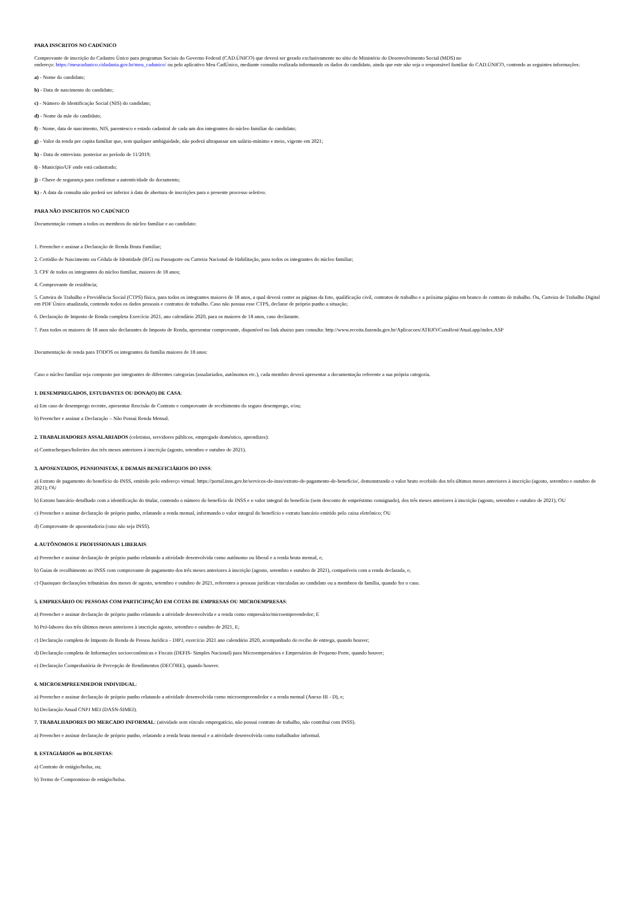PARA INSCRITOS NO CADÚNICO
Comprovante de inscrição do Cadastro Único para programas Sociais do Governo Federal (CAD.ÚNICO) que deverá ser gerado exclusivamente no sítio do Ministério do Desenvolvimento Social (MDS) no
endereço: https://meucadunico.cidadania.gov.br/meu_cadunico/ ou pelo aplicativo Meu CadÚnico, mediante consulta realizada informando os dados do candidato, ainda que este não seja o responsável familiar do CAD.ÚNICO, contendo as seguintes informações:
a) - Nome do candidato;
b) - Data de nascimento do candidato;
c) - Número de Identificação Social (NIS) do candidato;
d) - Nome da mãe do candidato;
f) - Nome, data de nascimento, NIS, parentesco e estado cadastral de cada um dos integrantes do núcleo familiar do candidato;
g) - Valor da renda per capita familiar que, sem qualquer ambiguidade, não poderá ultrapassar um salário-mínimo e meio, vigente em 2021;
h) - Data de entrevista: posterior ao período de 11/2019;
i) - Município/UF onde está cadastrado;
j) - Chave de segurança para confirmar a autenticidade do documento;
k) - A data da consulta não poderá ser inferior à data de abertura de inscrições para o presente processo seletivo.
PARA NÃO INSCRITOS NO CADÚNICO
Documentação comum a todos os membros do núcleo familiar e ao candidato:
1. Preencher e assinar a Declaração de Renda Bruta Familiar;
2. Certidão de Nascimento ou Cédula de Identidade (RG) ou Passaporte ou Carteira Nacional de Habilitação, para todos os integrantes do núcleo familiar;
3. CPF de todos os integrantes do núcleo familiar, maiores de 18 anos;
4. Comprovante de residência;
5. Carteira de Trabalho e Previdência Social (CTPS) física, para todos os integrantes maiores de 18 anos, a qual deverá conter as páginas da foto, qualificação civil, contratos de trabalho e a próxima página em branco de contrato de trabalho. Ou, Carteira de Trabalho Digital em PDF Único atualizada, contendo todos os dados pessoais e contratos de trabalho. Caso não possua esse CTPS, declarar de próprio punho a situação;
6. Declaração de Imposto de Renda completa Exercício 2021, ano calendário 2020, para os maiores de 18 anos, caso declarante.
7. Para todos os maiores de 18 anos não declarantes de Imposto de Renda, apresentar comprovante, disponível no link abaixo para consulta: http://www.receita.fazenda.gov.br/Aplicacoes/ATRJO/ConsRest/Atual.app/index.ASP
Documentação de renda para TODOS os integrantes da família maiores de 18 anos:
Caso o núcleo familiar seja composto por integrantes de diferentes categorias (assalariados, autônomos etc.), cada membro deverá apresentar a documentação referente a sua própria categoria.
1. DESEMPREGADOS, ESTUDANTES OU DONA(O) DE CASA:
a) Em caso de desemprego recente, apresentar Rescisão de Contrato e comprovante de recebimento do seguro desemprego, e/ou;
b) Preencher e assinar a Declaração – Não Possui Renda Mensal.
2. TRABALHADORES ASSALARIADOS (celetistas, servidores públicos, empregado doméstico, aprendizes):
a) Contracheques/holerites dos três meses anteriores à inscrição (agosto, setembro e outubro de 2021).
3. APOSENTADOS, PENSIONISTAS, E DEMAIS BENEFICIÁRIOS DO INSS:
a) Extrato de pagamento do benefício do INSS, emitido pelo endereço virtual: https://portal.inss.gov.br/servicos-do-inss/extrato-de-pagamento-de-beneficio/, demonstrando o valor bruto recebido dos três últimos meses anteriores à inscrição (agosto, setembro e outubro de 2021); OU
b) Extrato bancário detalhado com a identificação do titular, contendo o número do benefício do INSS e o valor integral do benefício (sem desconto de empréstimo consignado), dos três meses anteriores à inscrição (agosto, setembro e outubro de 2021); OU
c) Preencher e assinar declaração de próprio punho, relatando a renda mensal, informando o valor integral do benefício e extrato bancário emitido pelo caixa eletrônico; OU
d) Comprovante de aposentadoria (caso não seja INSS).
4. AUTÔNOMOS E PROFISSIONAIS LIBERAIS:
a) Preencher e assinar declaração de próprio punho relatando a atividade desenvolvida como autônomo ou liberal e a renda bruta mensal, e;
b) Guias de recolhimento ao INSS com comprovante de pagamento dos três meses anteriores à inscrição (agosto, setembro e outubro de 2021), compatíveis com a renda declarada, e;
c) Quaisquer declarações tributárias dos meses de agosto, setembro e outubro de 2021, referentes a pessoas jurídicas vinculadas ao candidato ou a membros da família, quando for o caso.
5. EMPRESÁRIO OU PESSOAS COM PARTICIPAÇÃO EM COTAS DE EMPRESAS OU MICROEMPRESAS:
a) Preencher e assinar declaração de próprio punho relatando a atividade desenvolvida e a renda como empresário/microempreendedor; E
b) Pró-labores dos três últimos meses anteriores à inscrição agosto, setembro e outubro de 2021, E;
c) Declaração completa de Imposto de Renda de Pessoa Jurídica – DIPJ, exercício 2021 ano calendário 2020, acompanhado do recibo de entrega, quando houver;
d) Declaração completa de Informações socioeconômicas e Fiscais (DEFIS- Simples Nacional) para Microempresários e Empresários de Pequeno Porte, quando houver;
e) Declaração Comprobatória de Percepção de Rendimentos (DECORE), quando houver.
6. MICROEMPREENDEDOR INDIVIDUAL:
a) Preencher e assinar declaração de próprio punho relatando a atividade desenvolvida como microempreendedor e a renda mensal (Anexo III - D), e;
b) Declaração Anual CNPJ MEI (DASN-SIMEI).
7. TRABALHADORES DO MERCADO INFORMAL: (atividade sem vínculo empregatício, não possui contrato de trabalho, não contribui com INSS).
a) Preencher e assinar declaração de próprio punho, relatando a renda bruta mensal e a atividade desenvolvida como trabalhador informal.
8. ESTAGIÁRIOS ou BOLSISTAS:
a) Contrato de estágio/bolsa, ou;
b) Termo de Compromisso de estágio/bolsa.